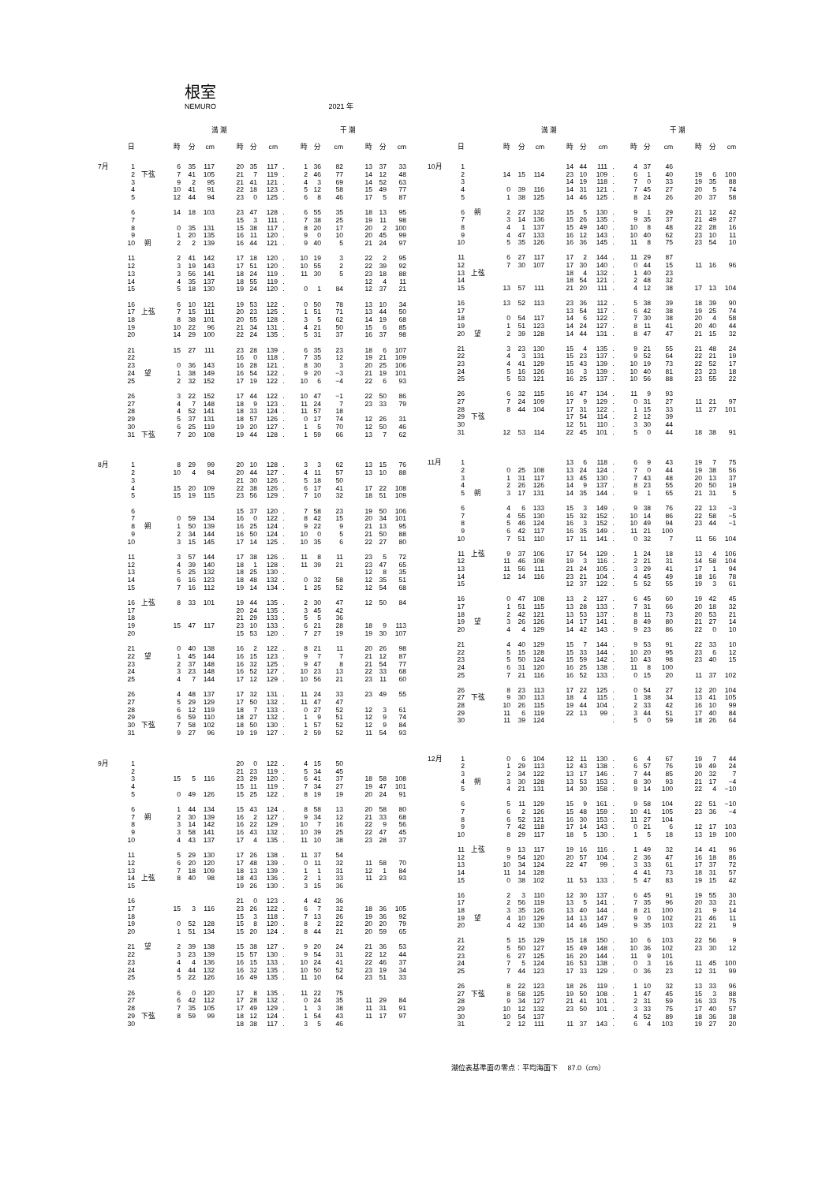根室
NEMURO 2021 年
| | | | 満 潮 | | | | | | | 干 潮 | | | | | |
| --- | --- | --- | --- | --- | --- | --- | --- | --- | --- | --- | --- | --- | --- | --- | --- |
| | 日 | | 時 | 分 | cm | 時 | 分 | cm | | 時 | 分 | cm | 時 | 分 | cm |
| 7月 | 1 | | 6 | 35 | 117 | 20 | 35 | 117 | . | 1 | 36 | 82 | 13 | 37 | 33 |
| | 2 | 下弦 | 7 | 41 | 105 | 21 | 7 | 119 | . | 2 | 46 | 77 | 14 | 12 | 48 |
| | 3 | | 9 | 2 | 95 | 21 | 41 | 121 | . | 4 | 3 | 69 | 14 | 52 | 63 |
| | 4 | | 10 | 41 | 91 | 22 | 18 | 123 | . | 5 | 12 | 58 | 15 | 49 | 77 |
| | 5 | | 12 | 44 | 94 | 23 | 0 | 125 | . | 6 | 8 | 46 | 17 | 5 | 87 |
| | 6 | | 14 | 18 | 103 | 23 | 47 | 128 | . | 6 | 55 | 35 | 18 | 13 | 95 |
| | 7 | | | | | 15 | 3 | 111 | . | 7 | 38 | 25 | 19 | 11 | 98 |
| | 8 | | 0 | 35 | 131 | 15 | 38 | 117 | . | 8 | 20 | 17 | 20 | 2 | 100 |
| | 9 | | 1 | 20 | 135 | 16 | 11 | 120 | . | 9 | 0 | 10 | 20 | 45 | 99 |
| | 10 | 朔 | 2 | 2 | 139 | 16 | 44 | 121 | . | 9 | 40 | 5 | 21 | 24 | 97 |
| | 11 | | 2 | 41 | 142 | 17 | 18 | 120 | . | 10 | 19 | 3 | 22 | 2 | 95 |
| | 12 | | 3 | 19 | 143 | 17 | 51 | 120 | . | 10 | 55 | 2 | 22 | 39 | 92 |
| | 13 | | 3 | 56 | 141 | 18 | 24 | 119 | . | 11 | 30 | 5 | 23 | 18 | 88 |
| | 14 | | 4 | 35 | 137 | 18 | 55 | 119 | . | | | | 12 | 4 | 11 |
| | 15 | | 5 | 18 | 130 | 19 | 24 | 120 | . | 0 | 1 | 84 | 12 | 37 | 21 |
| | 16 | | 6 | 10 | 121 | 19 | 53 | 122 | . | 0 | 50 | 78 | 13 | 10 | 34 |
| | 17 | 上弦 | 7 | 15 | 111 | 20 | 23 | 125 | . | 1 | 51 | 71 | 13 | 44 | 50 |
| | 18 | | 8 | 38 | 101 | 20 | 55 | 128 | . | 3 | 5 | 62 | 14 | 19 | 68 |
| | 19 | | 10 | 22 | 96 | 21 | 34 | 131 | . | 4 | 21 | 50 | 15 | 6 | 85 |
| | 20 | | 14 | 29 | 100 | 22 | 24 | 135 | . | 5 | 31 | 37 | 16 | 37 | 98 |
| | 21 | | 15 | 27 | 111 | 23 | 28 | 139 | . | 6 | 35 | 23 | 18 | 6 | 107 |
| | 22 | | | | | 16 | 0 | 118 | . | 7 | 35 | 12 | 19 | 21 | 109 |
| | 23 | | 0 | 36 | 143 | 16 | 28 | 121 | . | 8 | 30 | 3 | 20 | 25 | 106 |
| | 24 | 望 | 1 | 38 | 149 | 16 | 54 | 122 | . | 9 | 20 | −3 | 21 | 19 | 101 |
| | 25 | | 2 | 32 | 152 | 17 | 19 | 122 | . | 10 | 6 | −4 | 22 | 6 | 93 |
| | 26 | | 3 | 22 | 152 | 17 | 44 | 122 | . | 10 | 47 | −1 | 22 | 50 | 86 |
| | 27 | | 4 | 7 | 148 | 18 | 9 | 123 | . | 11 | 24 | 7 | 23 | 33 | 79 |
| | 28 | | 4 | 52 | 141 | 18 | 33 | 124 | . | 11 | 57 | 18 | | | |
| | 29 | | 5 | 37 | 131 | 18 | 57 | 126 | . | 0 | 17 | 74 | 12 | 26 | 31 |
| | 30 | | 6 | 25 | 119 | 19 | 20 | 127 | . | 1 | 5 | 70 | 12 | 50 | 46 |
| | 31 | 下弦 | 7 | 20 | 108 | 19 | 44 | 128 | . | 1 | 59 | 66 | 13 | 7 | 62 |
| 8月 | 1 | | 8 | 29 | 99 | 20 | 10 | 128 | . | 3 | 3 | 62 | 13 | 15 | 76 |
| | 2 | | 10 | 4 | 94 | 20 | 44 | 127 | . | 4 | 11 | 57 | 13 | 10 | 88 |
| | 3 | | | | | 21 | 30 | 126 | . | 5 | 18 | 50 | | | |
| | 4 | | 15 | 20 | 109 | 22 | 38 | 126 | . | 6 | 17 | 41 | 17 | 22 | 108 |
| | 5 | | 15 | 19 | 115 | 23 | 56 | 129 | . | 7 | 10 | 32 | 18 | 51 | 109 |
| | 6 | | | | | 15 | 37 | 120 | . | 7 | 58 | 23 | 19 | 50 | 106 |
| | 7 | | 0 | 59 | 134 | 16 | 0 | 122 | . | 8 | 42 | 15 | 20 | 34 | 101 |
| | 8 | 朔 | 1 | 50 | 139 | 16 | 25 | 124 | . | 9 | 22 | 9 | 21 | 13 | 95 |
| | 9 | | 2 | 34 | 144 | 16 | 50 | 124 | . | 10 | 0 | 5 | 21 | 50 | 88 |
| | 10 | | 3 | 15 | 145 | 17 | 14 | 125 | . | 10 | 35 | 6 | 22 | 27 | 80 |
| | 11 | | 3 | 57 | 144 | 17 | 38 | 126 | . | 11 | 8 | 11 | 23 | 5 | 72 |
| | 12 | | 4 | 39 | 140 | 18 | 1 | 128 | . | 11 | 39 | 21 | 23 | 47 | 65 |
| | 13 | | 5 | 25 | 132 | 18 | 25 | 130 | . | | | | 12 | 8 | 35 |
| | 14 | | 6 | 16 | 123 | 18 | 48 | 132 | . | 0 | 32 | 58 | 12 | 35 | 51 |
| | 15 | | 7 | 16 | 112 | 19 | 14 | 134 | . | 1 | 25 | 52 | 12 | 54 | 68 |
| | 16 | 上弦 | 8 | 33 | 101 | 19 | 44 | 135 | . | 2 | 30 | 47 | 12 | 50 | 84 |
| | 17 | | | | | 20 | 24 | 135 | . | 3 | 45 | 42 | | | |
| | 18 | | | | | 21 | 29 | 133 | . | 5 | 5 | 36 | | | |
| | 19 | | 15 | 47 | 117 | 23 | 10 | 133 | . | 6 | 21 | 28 | 18 | 9 | 113 |
| | 20 | | | | | 15 | 53 | 120 | . | 7 | 27 | 19 | 19 | 30 | 107 |
| | 21 | | 0 | 40 | 138 | 16 | 2 | 122 | . | 8 | 21 | 11 | 20 | 26 | 98 |
| | 22 | 望 | 1 | 45 | 144 | 16 | 15 | 123 | . | 9 | 7 | 7 | 21 | 12 | 87 |
| | 23 | | 2 | 37 | 148 | 16 | 32 | 125 | . | 9 | 47 | 8 | 21 | 54 | 77 |
| | 24 | | 3 | 23 | 148 | 16 | 52 | 127 | . | 10 | 23 | 13 | 22 | 33 | 68 |
| | 25 | | 4 | 7 | 144 | 17 | 12 | 129 | . | 10 | 56 | 21 | 23 | 11 | 60 |
| | 26 | | 4 | 48 | 137 | 17 | 32 | 131 | . | 11 | 24 | 33 | 23 | 49 | 55 |
| | 27 | | 5 | 29 | 129 | 17 | 50 | 132 | . | 11 | 47 | 47 | | | |
| | 28 | | 6 | 12 | 119 | 18 | 7 | 133 | . | 0 | 27 | 52 | 12 | 3 | 61 |
| | 29 | | 6 | 59 | 110 | 18 | 27 | 132 | . | 1 | 9 | 51 | 12 | 9 | 74 |
| | 30 | 下弦 | 7 | 58 | 102 | 18 | 50 | 130 | . | 1 | 57 | 52 | 12 | 9 | 84 |
| | 31 | | 9 | 27 | 96 | 19 | 19 | 127 | . | 2 | 59 | 52 | 11 | 54 | 93 |
| 9月 | 1 | | | | | 20 | 0 | 122 | . | 4 | 15 | 50 | | | |
| | 2 | | | | | 21 | 23 | 119 | . | 5 | 34 | 45 | | | |
| | 3 | | 15 | 5 | 116 | 23 | 29 | 120 | . | 6 | 41 | 37 | 18 | 58 | 108 |
| | 4 | | | | | 15 | 11 | 119 | . | 7 | 34 | 27 | 19 | 47 | 101 |
| | 5 | | 0 | 49 | 126 | 15 | 25 | 122 | . | 8 | 19 | 19 | 20 | 24 | 91 |
| | 6 | | 1 | 44 | 134 | 15 | 43 | 124 | . | 8 | 58 | 13 | 20 | 58 | 80 |
| | 7 | 朔 | 2 | 30 | 139 | 16 | 2 | 127 | . | 9 | 34 | 12 | 21 | 33 | 68 |
| | 8 | | 3 | 14 | 142 | 16 | 22 | 129 | . | 10 | 7 | 16 | 22 | 9 | 56 |
| | 9 | | 3 | 58 | 141 | 16 | 43 | 132 | . | 10 | 39 | 25 | 22 | 47 | 45 |
| | 10 | | 4 | 43 | 137 | 17 | 4 | 135 | . | 11 | 10 | 38 | 23 | 28 | 37 |
| | 11 | | 5 | 29 | 130 | 17 | 26 | 138 | . | 11 | 37 | 54 | | | |
| | 12 | | 6 | 20 | 120 | 17 | 48 | 139 | . | 0 | 11 | 32 | 11 | 58 | 70 |
| | 13 | | 7 | 18 | 109 | 18 | 13 | 139 | . | 1 | 1 | 31 | 12 | 1 | 84 |
| | 14 | 上弦 | 8 | 40 | 98 | 18 | 43 | 136 | . | 2 | 1 | 33 | 11 | 23 | 93 |
| | 15 | | | | | 19 | 26 | 130 | . | 3 | 15 | 36 | | | |
| | 16 | | | | | 21 | 0 | 123 | . | 4 | 42 | 36 | | | |
| | 17 | | 15 | 3 | 116 | 23 | 26 | 122 | . | 6 | 7 | 32 | 18 | 36 | 105 |
| | 18 | | | | | 15 | 3 | 118 | . | 7 | 13 | 26 | 19 | 36 | 92 |
| | 19 | | 0 | 52 | 128 | 15 | 8 | 120 | . | 8 | 2 | 22 | 20 | 20 | 79 |
| | 20 | | 1 | 51 | 134 | 15 | 20 | 124 | . | 8 | 44 | 21 | 20 | 59 | 65 |
| | 21 | 望 | 2 | 39 | 138 | 15 | 38 | 127 | . | 9 | 20 | 24 | 21 | 36 | 53 |
| | 22 | | 3 | 23 | 139 | 15 | 57 | 130 | . | 9 | 54 | 31 | 22 | 12 | 44 |
| | 23 | | 4 | 4 | 136 | 16 | 15 | 133 | . | 10 | 24 | 41 | 22 | 46 | 37 |
| | 24 | | 4 | 44 | 132 | 16 | 32 | 135 | . | 10 | 50 | 52 | 23 | 19 | 34 |
| | 25 | | 5 | 22 | 126 | 16 | 49 | 135 | . | 11 | 10 | 64 | 23 | 51 | 33 |
| | 26 | | 6 | 0 | 120 | 17 | 8 | 135 | . | 11 | 22 | 75 | | | |
| | 27 | | 6 | 42 | 112 | 17 | 28 | 132 | . | 0 | 24 | 35 | 11 | 29 | 84 |
| | 28 | | 7 | 35 | 105 | 17 | 49 | 129 | . | 1 | 3 | 38 | 11 | 31 | 91 |
| | 29 | 下弦 | 8 | 59 | 99 | 18 | 12 | 124 | . | 1 | 54 | 43 | 11 | 17 | 97 |
| | 30 | | | | | 18 | 38 | 117 | . | 3 | 5 | 46 | | | |
| | | | 満 潮 | | | | | | | 干 潮 | | | | | | |
| --- | --- | --- | --- | --- | --- | --- | --- | --- | --- | --- | --- | --- | --- | --- | --- | --- |
| | 日 | | 時 | 分 | cm | 時 | 分 | cm | | 時 | 分 | cm | 時 | 分 | cm | |
| 10月 | 1 | | | | | 14 | 44 | 111 | . | 4 | 37 | 46 | | | | |
| | 2 | | 14 | 15 | 114 | 23 | 10 | 109 | . | 6 | 1 | 40 | 19 | 6 | 100 | |
| | 3 | | | | | 14 | 19 | 118 | . | 7 | 0 | 33 | 19 | 35 | 88 | |
| | 4 | | 0 | 39 | 116 | 14 | 31 | 121 | . | 7 | 45 | 27 | 20 | 5 | 74 | |
| | 5 | | 1 | 38 | 125 | 14 | 46 | 125 | . | 8 | 24 | 26 | 20 | 37 | 58 | |
| | 6 | 朔 | 2 | 27 | 132 | 15 | 5 | 130 | . | 9 | 1 | 29 | 21 | 12 | 42 | |
| | 7 | | 3 | 14 | 136 | 15 | 26 | 135 | . | 9 | 35 | 37 | 21 | 49 | 27 | |
| | 8 | | 4 | 1 | 137 | 15 | 49 | 140 | . | 10 | 8 | 48 | 22 | 28 | 16 | |
| | 9 | | 4 | 47 | 133 | 16 | 12 | 143 | . | 10 | 40 | 62 | 23 | 10 | 11 | |
| | 10 | | 5 | 35 | 126 | 16 | 36 | 145 | . | 11 | 8 | 75 | 23 | 54 | 10 | |
| | 11 | | 6 | 27 | 117 | 17 | 2 | 144 | . | 11 | 29 | 87 | | | | |
| | 12 | | 7 | 30 | 107 | 17 | 30 | 140 | . | 0 | 44 | 15 | 11 | 16 | 96 | |
| | 13 | 上弦 | | | | 18 | 4 | 132 | . | 1 | 40 | 23 | | | | |
| | 14 | | | | | 18 | 54 | 121 | . | 2 | 48 | 32 | | | | |
| | 15 | | 13 | 57 | 111 | 21 | 20 | 111 | . | 4 | 12 | 38 | 17 | 13 | 104 | |
| | 16 | | 13 | 52 | 113 | 23 | 36 | 112 | . | 5 | 38 | 39 | 18 | 39 | 90 | |
| | 17 | | | | | 13 | 54 | 117 | . | 6 | 42 | 38 | 19 | 25 | 74 | |
| | 18 | | 0 | 54 | 117 | 14 | 6 | 122 | . | 7 | 30 | 38 | 20 | 4 | 58 | |
| | 19 | | 1 | 51 | 123 | 14 | 24 | 127 | . | 8 | 11 | 41 | 20 | 40 | 44 | |
| | 20 | 望 | 2 | 39 | 128 | 14 | 44 | 131 | . | 8 | 47 | 47 | 21 | 15 | 32 | |
| | 21 | | 3 | 23 | 130 | 15 | 4 | 135 | . | 9 | 21 | 55 | 21 | 48 | 24 | |
| | 22 | | 4 | 3 | 131 | 15 | 23 | 137 | . | 9 | 52 | 64 | 22 | 21 | 19 | |
| | 23 | | 4 | 41 | 129 | 15 | 43 | 139 | . | 10 | 19 | 73 | 22 | 52 | 17 | |
| | 24 | | 5 | 16 | 126 | 16 | 3 | 139 | . | 10 | 40 | 81 | 23 | 23 | 18 | |
| | 25 | | 5 | 53 | 121 | 16 | 25 | 137 | . | 10 | 56 | 88 | 23 | 55 | 22 | |
| | 26 | | 6 | 32 | 115 | 16 | 47 | 134 | . | 11 | 9 | 93 | | | | |
| | 27 | | 7 | 24 | 109 | 17 | 9 | 129 | . | 0 | 31 | 27 | 11 | 21 | 97 | |
| | 28 | | 8 | 44 | 104 | 17 | 31 | 122 | . | 1 | 15 | 33 | 11 | 27 | 101 | |
| | 29 | 下弦 | | | | 17 | 54 | 114 | . | 2 | 12 | 39 | | | | |
| | 30 | | | | | 12 | 51 | 110 | . | 3 | 30 | 44 | | | | |
| | 31 | | 12 | 53 | 114 | 22 | 45 | 101 | . | 5 | 0 | 44 | 18 | 38 | 91 | |
| 11月 | 1 | | | | | 13 | 6 | 118 | . | 6 | 9 | 43 | 19 | 7 | 75 | |
| | 2 | | 0 | 25 | 108 | 13 | 24 | 124 | . | 7 | 0 | 44 | 19 | 38 | 56 | |
| | 3 | | 1 | 31 | 117 | 13 | 45 | 130 | . | 7 | 43 | 48 | 20 | 13 | 37 | |
| | 4 | | 2 | 26 | 126 | 14 | 9 | 137 | . | 8 | 23 | 55 | 20 | 50 | 19 | |
| | 5 | 朔 | 3 | 17 | 131 | 14 | 35 | 144 | . | 9 | 1 | 65 | 21 | 31 | 5 | |
| | 6 | | 4 | 6 | 133 | 15 | 3 | 149 | . | 9 | 38 | 76 | 22 | 13 | −3 | |
| | 7 | | 4 | 55 | 130 | 15 | 32 | 152 | . | 10 | 14 | 86 | 22 | 58 | −5 | |
| | 8 | | 5 | 46 | 124 | 16 | 3 | 152 | . | 10 | 49 | 94 | 23 | 44 | −1 | |
| | 9 | | 6 | 42 | 117 | 16 | 35 | 149 | . | 11 | 21 | 100 | | | | |
| | 10 | | 7 | 51 | 110 | 17 | 11 | 141 | . | 0 | 32 | 7 | 11 | 56 | 104 | |
| | 11 | 上弦 | 9 | 37 | 106 | 17 | 54 | 129 | . | 1 | 24 | 18 | 13 | 4 | 106 | |
| | 12 | | 11 | 46 | 108 | 19 | 3 | 116 | . | 2 | 21 | 31 | 14 | 58 | 104 | |
| | 13 | | 11 | 56 | 111 | 21 | 24 | 105 | . | 3 | 29 | 41 | 17 | 1 | 94 | |
| | 14 | | 12 | 14 | 116 | 23 | 21 | 104 | . | 4 | 45 | 49 | 18 | 16 | 78 | |
| | 15 | | | | | 12 | 37 | 122 | . | 5 | 52 | 55 | 19 | 3 | 61 | |
| | 16 | | 0 | 47 | 108 | 13 | 2 | 127 | . | 6 | 45 | 60 | 19 | 42 | 45 | |
| | 17 | | 1 | 51 | 115 | 13 | 28 | 133 | . | 7 | 31 | 66 | 20 | 18 | 32 | |
| | 18 | | 2 | 42 | 121 | 13 | 53 | 137 | . | 8 | 11 | 73 | 20 | 53 | 21 | |
| | 19 | 望 | 3 | 26 | 126 | 14 | 17 | 141 | . | 8 | 49 | 80 | 21 | 27 | 14 | |
| | 20 | | 4 | 4 | 129 | 14 | 42 | 143 | . | 9 | 23 | 86 | 22 | 0 | 10 | |
| | 21 | | 4 | 40 | 129 | 15 | 7 | 144 | . | 9 | 53 | 91 | 22 | 33 | 10 | |
| | 22 | | 5 | 15 | 128 | 15 | 33 | 144 | . | 10 | 20 | 95 | 23 | 6 | 12 | |
| | 23 | | 5 | 50 | 124 | 15 | 59 | 142 | . | 10 | 43 | 98 | 23 | 40 | 15 | |
| | 24 | | 6 | 31 | 120 | 16 | 25 | 138 | . | 11 | 8 | 100 | | | | |
| | 25 | | 7 | 21 | 116 | 16 | 52 | 133 | . | 0 | 15 | 20 | 11 | 37 | 102 | |
| | 26 | | 8 | 23 | 113 | 17 | 22 | 125 | . | 0 | 54 | 27 | 12 | 20 | 104 | |
| | 27 | 下弦 | 9 | 30 | 113 | 18 | 4 | 115 | . | 1 | 38 | 34 | 13 | 41 | 105 | |
| | 28 | | 10 | 26 | 115 | 19 | 44 | 104 | . | 2 | 33 | 42 | 16 | 10 | 99 | |
| | 29 | | 11 | 6 | 119 | 22 | 13 | 99 | . | 3 | 44 | 51 | 17 | 40 | 84 | |
| | 30 | | 11 | 39 | 124 | | | | . | 5 | 0 | 59 | 18 | 26 | 64 | |
| 12月 | 1 | | 0 | 6 | 104 | 12 | 11 | 130 | . | 6 | 4 | 67 | 19 | 7 | 44 | |
| | 2 | | 1 | 29 | 113 | 12 | 43 | 138 | . | 6 | 57 | 76 | 19 | 49 | 24 | |
| | 3 | | 2 | 34 | 122 | 13 | 17 | 146 | . | 7 | 44 | 85 | 20 | 32 | 7 | |
| | 4 | 朔 | 3 | 30 | 128 | 13 | 53 | 153 | . | 8 | 30 | 93 | 21 | 17 | −4 | |
| | 5 | | 4 | 21 | 131 | 14 | 30 | 158 | . | 9 | 14 | 100 | 22 | 4 | −10 | |
| | 6 | | 5 | 11 | 129 | 15 | 9 | 161 | . | 9 | 58 | 104 | 22 | 51 | −10 | |
| | 7 | | 6 | 2 | 126 | 15 | 48 | 159 | . | 10 | 41 | 105 | 23 | 36 | −4 | |
| | 8 | | 6 | 52 | 121 | 16 | 30 | 153 | . | 11 | 27 | 104 | | | | |
| | 9 | | 7 | 42 | 118 | 17 | 14 | 143 | . | 0 | 21 | 6 | 12 | 17 | 103 | |
| | 10 | | 8 | 29 | 117 | 18 | 5 | 130 | . | 1 | 5 | 18 | 13 | 19 | 100 | |
| | 11 | 上弦 | 9 | 13 | 117 | 19 | 16 | 116 | . | 1 | 49 | 32 | 14 | 41 | 96 | |
| | 12 | | 9 | 54 | 120 | 20 | 57 | 104 | . | 2 | 36 | 47 | 16 | 18 | 86 | |
| | 13 | | 10 | 34 | 124 | 22 | 47 | 99 | . | 3 | 33 | 61 | 17 | 37 | 72 | |
| | 14 | | 11 | 14 | 128 | | | | . | 4 | 41 | 73 | 18 | 31 | 57 | |
| | 15 | | 0 | 38 | 102 | 11 | 53 | 133 | . | 5 | 47 | 83 | 19 | 15 | 42 | |
| | 16 | | 2 | 3 | 110 | 12 | 30 | 137 | . | 6 | 45 | 91 | 19 | 55 | 30 | |
| | 17 | | 2 | 56 | 119 | 13 | 5 | 141 | . | 7 | 35 | 96 | 20 | 33 | 21 | |
| | 18 | | 3 | 35 | 126 | 13 | 40 | 144 | . | 8 | 21 | 100 | 21 | 9 | 14 | |
| | 19 | 望 | 4 | 10 | 129 | 14 | 13 | 147 | . | 9 | 0 | 102 | 21 | 46 | 11 | |
| | 20 | | 4 | 42 | 130 | 14 | 46 | 149 | . | 9 | 35 | 103 | 22 | 21 | 9 | |
| | 21 | | 5 | 15 | 129 | 15 | 18 | 150 | . | 10 | 6 | 103 | 22 | 56 | 9 | |
| | 22 | | 5 | 50 | 127 | 15 | 49 | 148 | . | 10 | 36 | 102 | 23 | 30 | 12 | |
| | 23 | | 6 | 27 | 125 | 16 | 20 | 144 | . | 11 | 9 | 101 | | | | |
| | 24 | | 7 | 5 | 124 | 16 | 53 | 138 | . | 0 | 3 | 16 | 11 | 45 | 100 | |
| | 25 | | 7 | 44 | 123 | 17 | 33 | 129 | . | 0 | 36 | 23 | 12 | 31 | 99 | |
| | 26 | | 8 | 22 | 123 | 18 | 26 | 119 | . | 1 | 10 | 32 | 13 | 33 | 96 | |
| | 27 | 下弦 | 8 | 58 | 125 | 19 | 50 | 108 | . | 1 | 47 | 45 | 15 | 3 | 88 | |
| | 28 | | 9 | 34 | 127 | 21 | 41 | 101 | . | 2 | 31 | 59 | 16 | 33 | 75 | |
| | 29 | | 10 | 12 | 132 | 23 | 50 | 101 | . | 3 | 33 | 75 | 17 | 40 | 57 | |
| | 30 | | 10 | 54 | 137 | | | | . | 4 | 52 | 89 | 18 | 36 | 38 | |
| | 31 | | 2 | 12 | 111 | 11 | 37 | 143 | . | 6 | 4 | 103 | 19 | 27 | 20 | |
潮位表基準面の零点：平均海面下 87.0（cm）